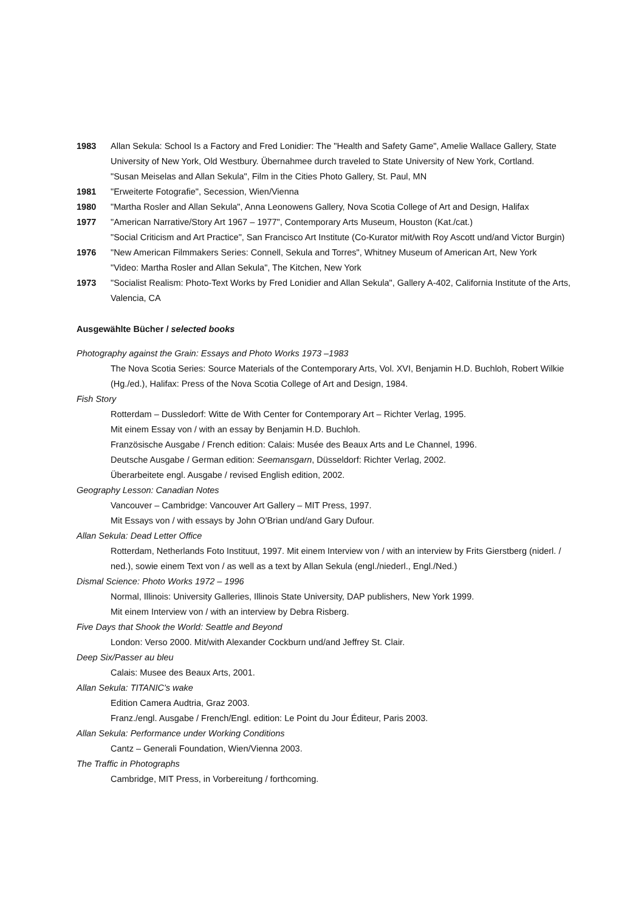1983 Allan Sekula: School Is a Factory and Fred Lonidier: The "Health and Safety Game", Amelie Wallace Gallery, State University of New York, Old Westbury. Übernahmee durch traveled to State University of New York, Cortland.
"Susan Meiselas and Allan Sekula", Film in the Cities Photo Gallery, St. Paul, MN
1981 "Erweiterte Fotografie", Secession, Wien/Vienna
1980 "Martha Rosler and Allan Sekula", Anna Leonowens Gallery, Nova Scotia College of Art and Design, Halifax
1977 "American Narrative/Story Art 1967 – 1977", Contemporary Arts Museum, Houston (Kat./cat.)
"Social Criticism and Art Practice", San Francisco Art Institute (Co-Kurator mit/with Roy Ascott und/and Victor Burgin)
1976 "New American Filmmakers Series: Connell, Sekula and Torres", Whitney Museum of American Art, New York
"Video: Martha Rosler and Allan Sekula", The Kitchen, New York
1973 "Socialist Realism: Photo-Text Works by Fred Lonidier and Allan Sekula", Gallery A-402, California Institute of the Arts, Valencia, CA
Ausgewählte Bücher / selected books
Photography against the Grain: Essays and Photo Works 1973 –1983
The Nova Scotia Series: Source Materials of the Contemporary Arts, Vol. XVI, Benjamin H.D. Buchloh, Robert Wilkie (Hg./ed.), Halifax: Press of the Nova Scotia College of Art and Design, 1984.
Fish Story
Rotterdam – Dussledorf: Witte de With Center for Contemporary Art – Richter Verlag, 1995.
Mit einem Essay von / with an essay by Benjamin H.D. Buchloh.
Französische Ausgabe / French edition: Calais: Musée des Beaux Arts and Le Channel, 1996.
Deutsche Ausgabe / German edition: Seemansgarn, Düsseldorf: Richter Verlag, 2002.
Überarbeitete engl. Ausgabe / revised English edition, 2002.
Geography Lesson: Canadian Notes
Vancouver – Cambridge: Vancouver Art Gallery – MIT Press, 1997.
Mit Essays von / with essays by John O'Brian und/and Gary Dufour.
Allan Sekula: Dead Letter Office
Rotterdam, Netherlands Foto Instituut, 1997. Mit einem Interview von / with an interview by Frits Gierstberg (niderl. / ned.), sowie einem Text von / as well as a text by Allan Sekula (engl./niederl., Engl./Ned.)
Dismal Science: Photo Works 1972 – 1996
Normal, Illinois: University Galleries, Illinois State University, DAP publishers, New York 1999.
Mit einem Interview von / with an interview by Debra Risberg.
Five Days that Shook the World: Seattle and Beyond
London: Verso 2000. Mit/with Alexander Cockburn und/and Jeffrey St. Clair.
Deep Six/Passer au bleu
Calais: Musee des Beaux Arts, 2001.
Allan Sekula: TITANIC's wake
Edition Camera Audtria, Graz 2003.
Franz./engl. Ausgabe / French/Engl. edition: Le Point du Jour Éditeur, Paris 2003.
Allan Sekula: Performance under Working Conditions
Cantz – Generali Foundation, Wien/Vienna 2003.
The Traffic in Photographs
Cambridge, MIT Press, in Vorbereitung / forthcoming.